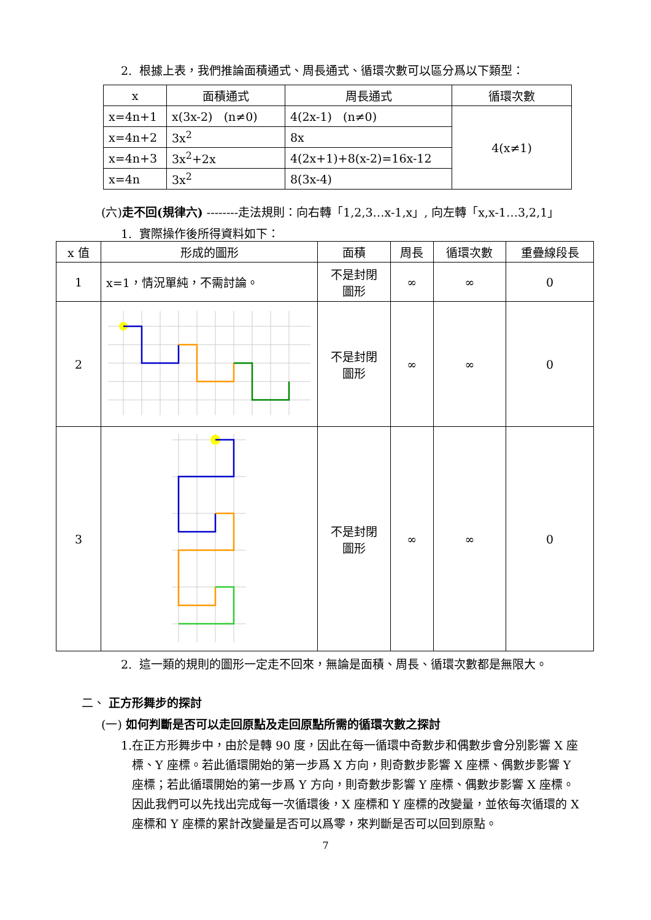2. 根據上表，我們推論面積通式、周長通式、循環次數可以區分爲以下類型：
| x | 面積通式 | 周長通式 | 循環次數 |
| --- | --- | --- | --- |
| x=4n+1 | x(3x-2) (n≠0) | 4(2x-1) (n≠0) | 4(x≠1) |
| x=4n+2 | 3x<sup>2</sup> | 8x | |
| x=4n+3 | 3x<sup>2</sup>+2x | 4(2x+1)+8(x-2)=16x-12 | |
| x=4n | 3x<sup>2</sup> | 8(3x-4) | |
(六)走不回(規律六) --------走法規則：向右轉「1,2,3…x-1,x」, 向左轉「x,x-1…3,2,1」
1. 實際操作後所得資料如下：
| x 值 | 形成的圖形 | 面積 | 周長 | 循環次數 | 重疊線段長 |
| --- | --- | --- | --- | --- | --- |
| 1 | x=1，情況單純，不需討論。 | 不是封閉 圖形 | ∞ | ∞ | 0 |
| 2 | | 不是封閉 圖形 | ∞ | ∞ | 0 |
| 3 | | 不是封閉 圖形 | ∞ | ∞ | 0 |
2. 這一類的規則的圖形一定走不回來，無論是面積、周長、循環次數都是無限大。
二、 正方形舞步的探討
(一) 如何判斷是否可以走回原點及走回原點所需的循環次數之探討
1.在正方形舞步中，由於是轉 90 度，因此在每一循環中奇數步和偶數步會分別影響 X 座標、Y 座標。若此循環開始的第一步爲 X 方向，則奇數步影響 X 座標、偶數步影響 Y 座標；若此循環開始的第一步爲 Y 方向，則奇數步影響 Y 座標、偶數步影響 X 座標。因此我們可以先找出完成每一次循環後，X 座標和 Y 座標的改變量，並依每次循環的 X 座標和 Y 座標的累計改變量是否可以爲零，來判斷是否可以回到原點。
7